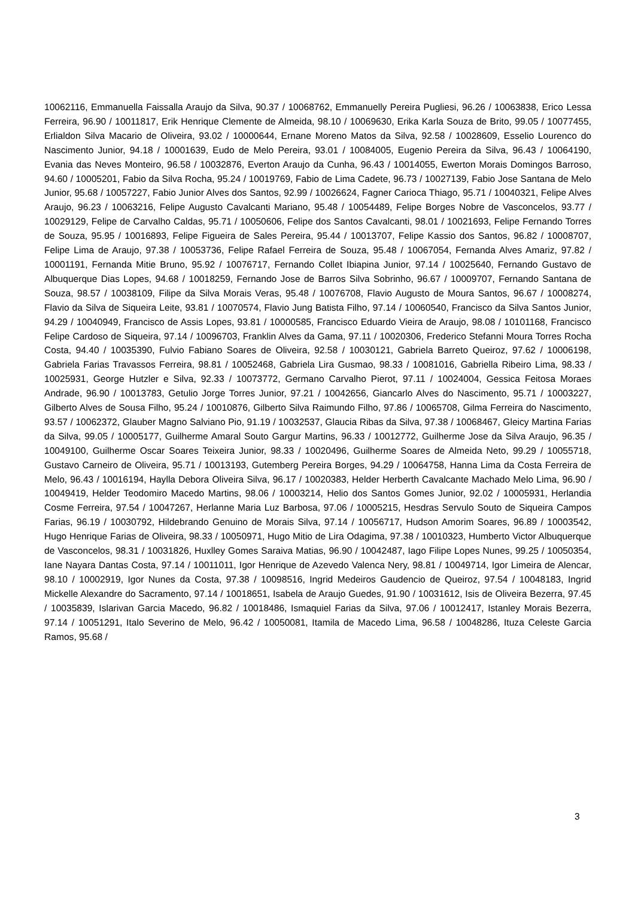10062116, Emmanuella Faissalla Araujo da Silva, 90.37 / 10068762, Emmanuelly Pereira Pugliesi, 96.26 / 10063838, Erico Lessa Ferreira, 96.90 / 10011817, Erik Henrique Clemente de Almeida, 98.10 / 10069630, Erika Karla Souza de Brito, 99.05 / 10077455, Erlialdon Silva Macario de Oliveira, 93.02 / 10000644, Ernane Moreno Matos da Silva, 92.58 / 10028609, Esselio Lourenco do Nascimento Junior, 94.18 / 10001639, Eudo de Melo Pereira, 93.01 / 10084005, Eugenio Pereira da Silva, 96.43 / 10064190, Evania das Neves Monteiro, 96.58 / 10032876, Everton Araujo da Cunha, 96.43 / 10014055, Ewerton Morais Domingos Barroso, 94.60 / 10005201, Fabio da Silva Rocha, 95.24 / 10019769, Fabio de Lima Cadete, 96.73 / 10027139, Fabio Jose Santana de Melo Junior, 95.68 / 10057227, Fabio Junior Alves dos Santos, 92.99 / 10026624, Fagner Carioca Thiago, 95.71 / 10040321, Felipe Alves Araujo, 96.23 / 10063216, Felipe Augusto Cavalcanti Mariano, 95.48 / 10054489, Felipe Borges Nobre de Vasconcelos, 93.77 / 10029129, Felipe de Carvalho Caldas, 95.71 / 10050606, Felipe dos Santos Cavalcanti, 98.01 / 10021693, Felipe Fernando Torres de Souza, 95.95 / 10016893, Felipe Figueira de Sales Pereira, 95.44 / 10013707, Felipe Kassio dos Santos, 96.82 / 10008707, Felipe Lima de Araujo, 97.38 / 10053736, Felipe Rafael Ferreira de Souza, 95.48 / 10067054, Fernanda Alves Amariz, 97.82 / 10001191, Fernanda Mitie Bruno, 95.92 / 10076717, Fernando Collet Ibiapina Junior, 97.14 / 10025640, Fernando Gustavo de Albuquerque Dias Lopes, 94.68 / 10018259, Fernando Jose de Barros Silva Sobrinho, 96.67 / 10009707, Fernando Santana de Souza, 98.57 / 10038109, Filipe da Silva Morais Veras, 95.48 / 10076708, Flavio Augusto de Moura Santos, 96.67 / 10008274, Flavio da Silva de Siqueira Leite, 93.81 / 10070574, Flavio Jung Batista Filho, 97.14 / 10060540, Francisco da Silva Santos Junior, 94.29 / 10040949, Francisco de Assis Lopes, 93.81 / 10000585, Francisco Eduardo Vieira de Araujo, 98.08 / 10101168, Francisco Felipe Cardoso de Siqueira, 97.14 / 10096703, Franklin Alves da Gama, 97.11 / 10020306, Frederico Stefanni Moura Torres Rocha Costa, 94.40 / 10035390, Fulvio Fabiano Soares de Oliveira, 92.58 / 10030121, Gabriela Barreto Queiroz, 97.62 / 10006198, Gabriela Farias Travassos Ferreira, 98.81 / 10052468, Gabriela Lira Gusmao, 98.33 / 10081016, Gabriella Ribeiro Lima, 98.33 / 10025931, George Hutzler e Silva, 92.33 / 10073772, Germano Carvalho Pierot, 97.11 / 10024004, Gessica Feitosa Moraes Andrade, 96.90 / 10013783, Getulio Jorge Torres Junior, 97.21 / 10042656, Giancarlo Alves do Nascimento, 95.71 / 10003227, Gilberto Alves de Sousa Filho, 95.24 / 10010876, Gilberto Silva Raimundo Filho, 97.86 / 10065708, Gilma Ferreira do Nascimento, 93.57 / 10062372, Glauber Magno Salviano Pio, 91.19 / 10032537, Glaucia Ribas da Silva, 97.38 / 10068467, Gleicy Martina Farias da Silva, 99.05 / 10005177, Guilherme Amaral Souto Gargur Martins, 96.33 / 10012772, Guilherme Jose da Silva Araujo, 96.35 / 10049100, Guilherme Oscar Soares Teixeira Junior, 98.33 / 10020496, Guilherme Soares de Almeida Neto, 99.29 / 10055718, Gustavo Carneiro de Oliveira, 95.71 / 10013193, Gutemberg Pereira Borges, 94.29 / 10064758, Hanna Lima da Costa Ferreira de Melo, 96.43 / 10016194, Haylla Debora Oliveira Silva, 96.17 / 10020383, Helder Herberth Cavalcante Machado Melo Lima, 96.90 / 10049419, Helder Teodomiro Macedo Martins, 98.06 / 10003214, Helio dos Santos Gomes Junior, 92.02 / 10005931, Herlandia Cosme Ferreira, 97.54 / 10047267, Herlanne Maria Luz Barbosa, 97.06 / 10005215, Hesdras Servulo Souto de Siqueira Campos Farias, 96.19 / 10030792, Hildebrando Genuino de Morais Silva, 97.14 / 10056717, Hudson Amorim Soares, 96.89 / 10003542, Hugo Henrique Farias de Oliveira, 98.33 / 10050971, Hugo Mitio de Lira Odagima, 97.38 / 10010323, Humberto Victor Albuquerque de Vasconcelos, 98.31 / 10031826, Huxlley Gomes Saraiva Matias, 96.90 / 10042487, Iago Filipe Lopes Nunes, 99.25 / 10050354, Iane Nayara Dantas Costa, 97.14 / 10011011, Igor Henrique de Azevedo Valenca Nery, 98.81 / 10049714, Igor Limeira de Alencar, 98.10 / 10002919, Igor Nunes da Costa, 97.38 / 10098516, Ingrid Medeiros Gaudencio de Queiroz, 97.54 / 10048183, Ingrid Mickelle Alexandre do Sacramento, 97.14 / 10018651, Isabela de Araujo Guedes, 91.90 / 10031612, Isis de Oliveira Bezerra, 97.45 / 10035839, Islarivan Garcia Macedo, 96.82 / 10018486, Ismaquiel Farias da Silva, 97.06 / 10012417, Istanley Morais Bezerra, 97.14 / 10051291, Italo Severino de Melo, 96.42 / 10050081, Itamila de Macedo Lima, 96.58 / 10048286, Ituza Celeste Garcia Ramos, 95.68 /
3